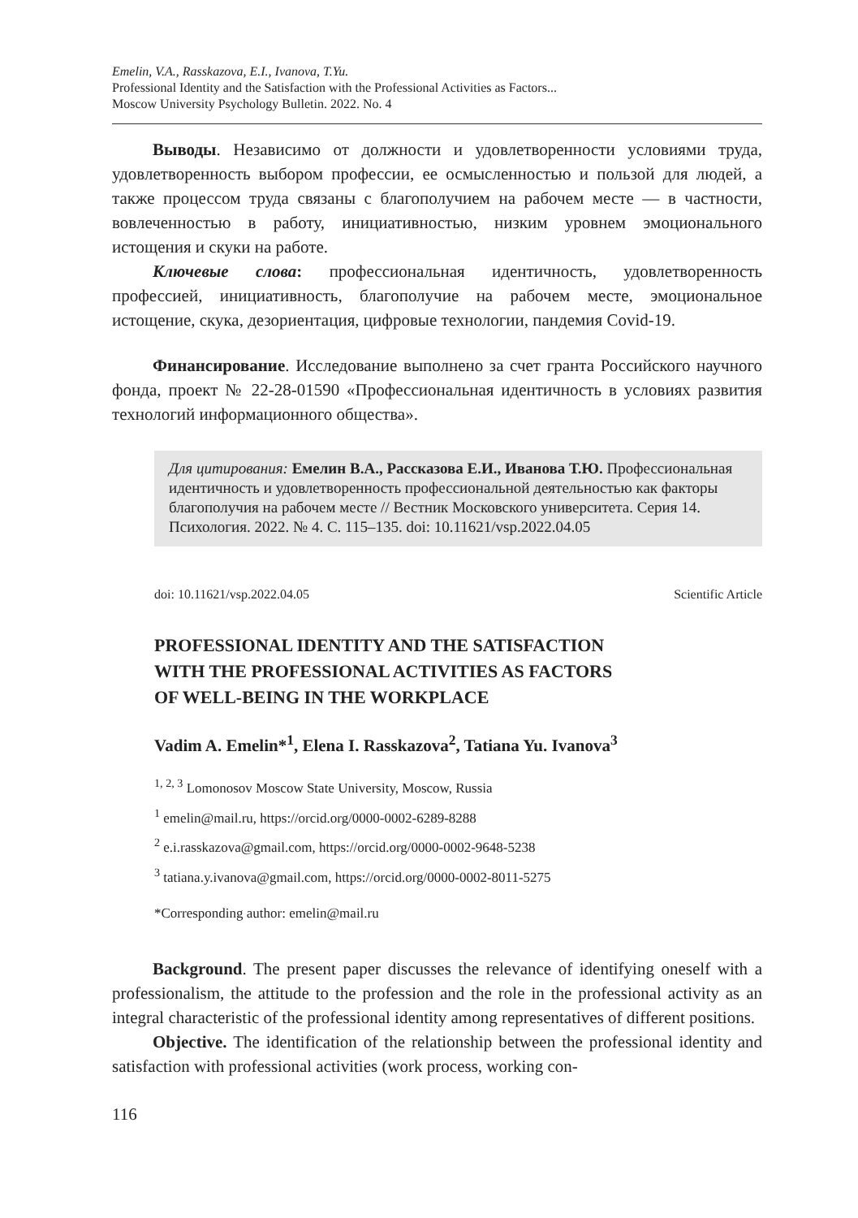Emelin, V.A., Rasskazova, E.I., Ivanova, T.Yu.
Professional Identity and the Satisfaction with the Professional Activities as Factors...
Moscow University Psychology Bulletin. 2022. No. 4
Выводы. Независимо от должности и удовлетворенности условиями труда, удовлетворенность выбором профессии, ее осмысленностью и пользой для людей, а также процессом труда связаны с благополучием на рабочем месте — в частности, вовлеченностью в работу, инициативностью, низким уровнем эмоционального истощения и скуки на работе.
Ключевые слова: профессиональная идентичность, удовлетворенность профессией, инициативность, благополучие на рабочем месте, эмоциональное истощение, скука, дезориентация, цифровые технологии, пандемия Covid-19.
Финансирование. Исследование выполнено за счет гранта Российского научного фонда, проект № 22-28-01590 «Профессиональная идентичность в условиях развития технологий информационного общества».
Для цитирования: Емелин В.А., Рассказова Е.И., Иванова Т.Ю. Профессиональная идентичность и удовлетворенность профессиональной деятельностью как факторы благополучия на рабочем месте // Вестник Московского университета. Серия 14. Психология. 2022. № 4. С. 115–135. doi: 10.11621/vsp.2022.04.05
doi: 10.11621/vsp.2022.04.05 Scientific Article
PROFESSIONAL IDENTITY AND THE SATISFACTION
WITH THE PROFESSIONAL ACTIVITIES AS FACTORS
OF WELL-BEING IN THE WORKPLACE
Vadim A. Emelin*<sup>1</sup>, Elena I. Rasskazova<sup>2</sup>, Tatiana Yu. Ivanova<sup>3</sup>
<sup>1, 2, 3</sup> Lomonosov Moscow State University, Moscow, Russia
<sup>1</sup> emelin@mail.ru, https://orcid.org/0000-0002-6289-8288
<sup>2</sup> e.i.rasskazova@gmail.com, https://orcid.org/0000-0002-9648-5238
<sup>3</sup> tatiana.y.ivanova@gmail.com, https://orcid.org/0000-0002-8011-5275
*Corresponding author: emelin@mail.ru
Background. The present paper discusses the relevance of identifying oneself with a professionalism, the attitude to the profession and the role in the professional activity as an integral characteristic of the professional identity among representatives of different positions.
Objective. The identification of the relationship between the professional identity and satisfaction with professional activities (work process, working con-
116